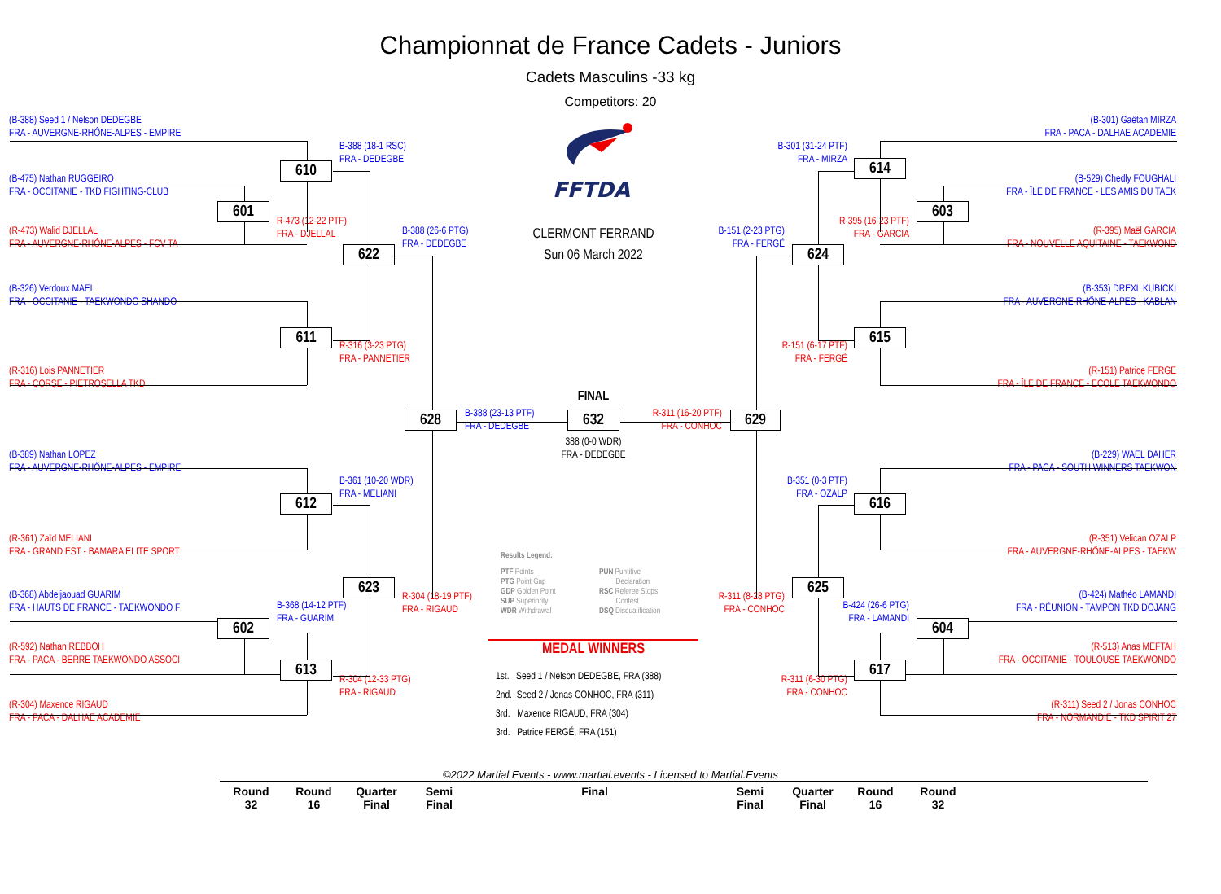Championnat de France Cadets - Juniors
Cadets Masculins -33 kg
Competitors: 20
(B-388) Seed 1 / Nelson DEDEGBE
FRA - AUVERGNE-RHÔNE-ALPES - EMPIRE
(B-301) Gaëtan MIRZA
FRA - PACA - DALHAE ACADEMIE
FFTDA
B-388 (18-1 RSC)
FRA - DEDEGBE
B-301 (31-24 PTF)
FRA - MIRZA
610
614
(B-475) Nathan RUGGEIRO
FRA - OCCITANIE - TKD FIGHTING-CLUB
(B-529) Chedly FOUGHALI
FRA - ÎLE DE FRANCE - LES AMIS DU TAEK
601
603
R-473 (12-22 PTF)
FRA - DJELLAL
R-395 (16-23 PTF)
FRA - GARCIA
CLERMONT FERRAND
Sun 06 March 2022
(R-473) Walid DJELLAL
FRA - AUVERGNE-RHÔNE-ALPES - FCV TA
B-388 (26-6 PTG)
FRA - DEDEGBE
B-151 (2-23 PTG)
FRA - FERGÉ
(R-395) Maël GARCIA
FRA - NOUVELLE AQUITAINE - TAEKWOND
622
624
(B-326) Verdoux MAEL
FRA - OCCITANIE - TAEKWONDO SHANDO
(B-353) DREXL KUBICKI
FRA - AUVERGNE-RHÔNE-ALPES - KABLAN
611
615
R-316 (3-23 PTG)
FRA - PANNETIER
R-151 (6-17 PTF)
FRA - FERGÉ
(R-316) Lois PANNETIER
FRA - CORSE - PIETROSELLA TKD
(R-151) Patrice FERGE
FRA - ÎLE DE FRANCE - ECOLE TAEKWONDO
FINAL
628
B-388 (23-13 PTF)
FRA - DEDEGBE
632
R-311 (16-20 PTF)
FRA - CONHOC
629
388 (0-0 WDR)
FRA - DEDEGBE
(B-389) Nathan LOPEZ
FRA - AUVERGNE-RHÔNE-ALPES - EMPIRE
(B-229) WAEL DAHER
FRA - PACA - SOUTH WINNERS TAEKWON
B-361 (10-20 WDR)
FRA - MELIANI
B-351 (0-3 PTF)
FRA - OZALP
612
616
(R-361) Zaïd MELIANI
FRA - GRAND EST - BAMARA ELITE SPORT
(R-351) Velican OZALP
FRA - AUVERGNE-RHÔNE-ALPES - TAEKW
Results Legend:
PTF Points
PTG Point Gap
GDP Golden Point
SUP Superiority
WDR Withdrawal
PUN Puntitive
Declaration
RSC Referee Stops
Contest
DSQ Disqualification
623
625
R-304 (18-19 PTF)
FRA - RIGAUD
R-311 (8-28 PTG)
FRA - CONHOC
(B-368) Abdeljaouad GUARIM
FRA - HAUTS DE FRANCE - TAEKWONDO F
B-368 (14-12 PTF)
FRA - GUARIM
B-424 (26-6 PTG)
FRA - LAMANDI
(B-424) Mathéo LAMANDI
FRA - RÉUNION - TAMPON TKD DOJANG
602
604
MEDAL WINNERS
(R-592) Nathan REBBOH
FRA - PACA - BERRE TAEKWONDO ASSOCI
(R-513) Anas MEFTAH
FRA - OCCITANIE - TOULOUSE TAEKWONDO
613
617
1st. Seed 1 / Nelson DEDEGBE, FRA (388)
2nd. Seed 2 / Jonas CONHOC, FRA (311)
3rd. Maxence RIGAUD, FRA (304)
3rd. Patrice FERGÉ, FRA (151)
R-304 (12-33 PTG)
FRA - RIGAUD
R-311 (6-30 PTG)
FRA - CONHOC
(R-304) Maxence RIGAUD
FRA - PACA - DALHAE ACADEMIE
(R-311) Seed 2 / Jonas CONHOC
FRA - NORMANDIE - TKD SPIRIT 27
©2022 Martial.Events - www.martial.events - Licensed to Martial.Events
| Round 32 | Round 16 | Quarter Final | Semi Final | Final | Semi Final | Quarter Final | Round 16 | Round 32 | |